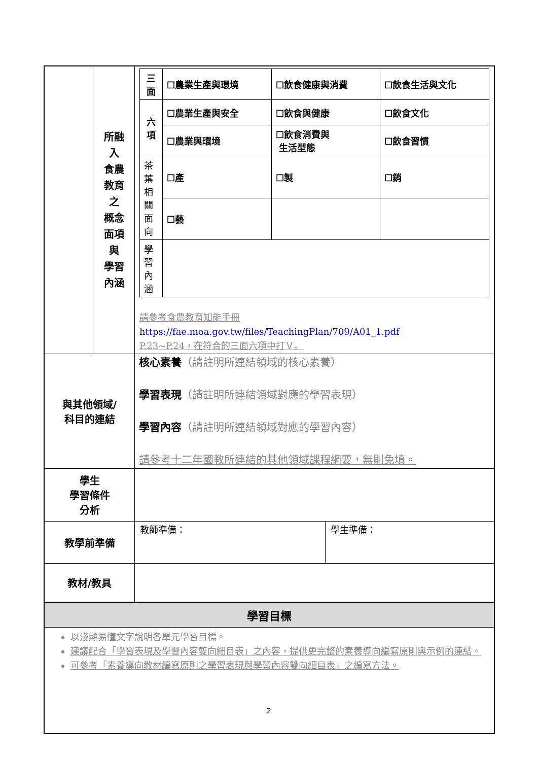| | 所融 入 食農 教育 之 概念 面項 與 學習 內涵 | / 三面 / ☐農業生產與環境 / ☐飲食健康與消費 / ☐飲食生活與文化 / / 六項 / ☐農業生產與安全 / ☐飲食與健康 / ☐飲食文化 / / / ☐農業與環境 / ☐飲食消費與 生活型態 / ☐飲食習慣 / / 茶葉相關面向 / ☐產 / ☐製 / ☐銷 / / / ☐藝 / / / / 學習內涵 / / / / 請參考食農教育知能手冊 https://fae.moa.gov.tw/files/TeachingPlan/709/A01_1.pdf P.23~P.24，在符合的三面六項中打Ｖ。 |
| 與其他領域/ 科目的連結 | | 核心素養 （請註明所連結領域的核心素養） 學習表現 （請註明所連結領域對應的學習表現） 學習內容 （請註明所連結領域對應的學習內容） 請參考十二年國教所連結的其他領域課程綱要，無則免填。 |
| 學生 學習條件 分析 | | |
| 教學前準備 | | / 教師準備： / 學生準備： / |
| 教材/教具 | | |
| 學習目標 | | |
| 以淺顯易懂文字說明各單元學習目標。 建議配合「學習表現及學習內容雙向細目表」之內容，提供更完整的素養導向編寫原則與示例的連結。 可參考「素養導向教材編寫原則之學習表現與學習內容雙向細目表」之編寫方法。 | | |
2